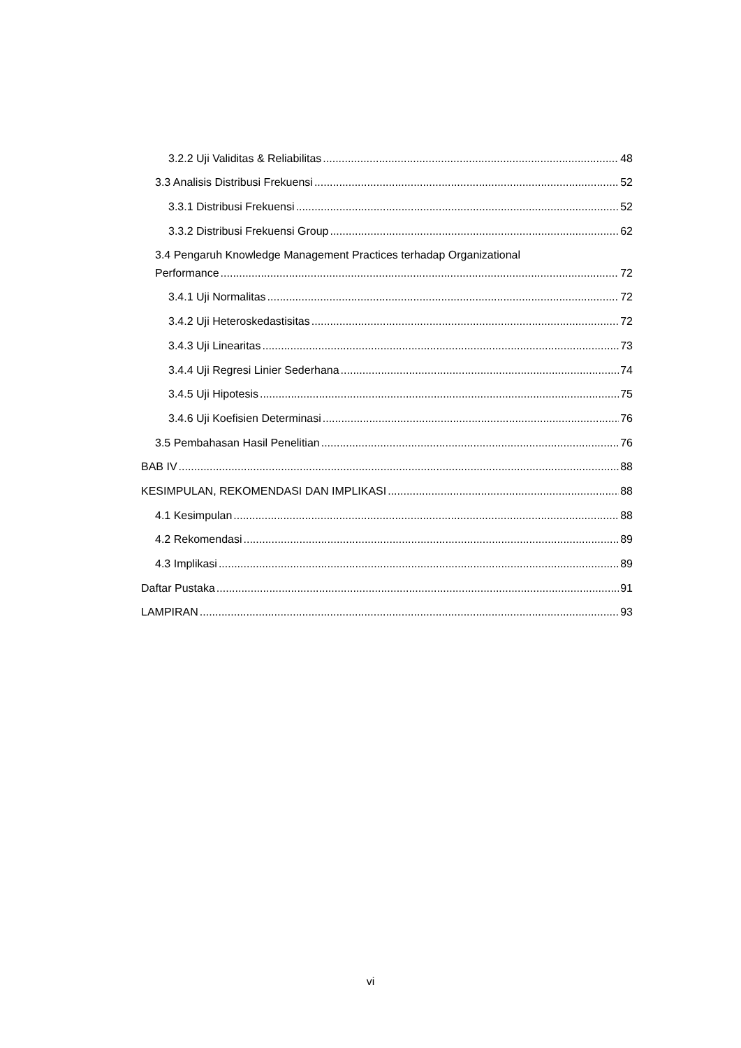3.2.2 Uji Validitas & Reliabilitas 48
3.3 Analisis Distribusi Frekuensi 52
3.3.1 Distribusi Frekuensi 52
3.3.2 Distribusi Frekuensi Group 62
3.4 Pengaruh Knowledge Management Practices terhadap Organizational
Performance 72
3.4.1 Uji Normalitas 72
3.4.2 Uji Heteroskedastisitas 72
3.4.3 Uji Linearitas 73
3.4.4 Uji Regresi Linier Sederhana 74
3.4.5 Uji Hipotesis 75
3.4.6 Uji Koefisien Determinasi 76
3.5 Pembahasan Hasil Penelitian 76
BAB IV 88
KESIMPULAN, REKOMENDASI DAN IMPLIKASI 88
4.1 Kesimpulan 88
4.2 Rekomendasi 89
4.3 Implikasi 89
Daftar Pustaka 91
LAMPIRAN 93
vi